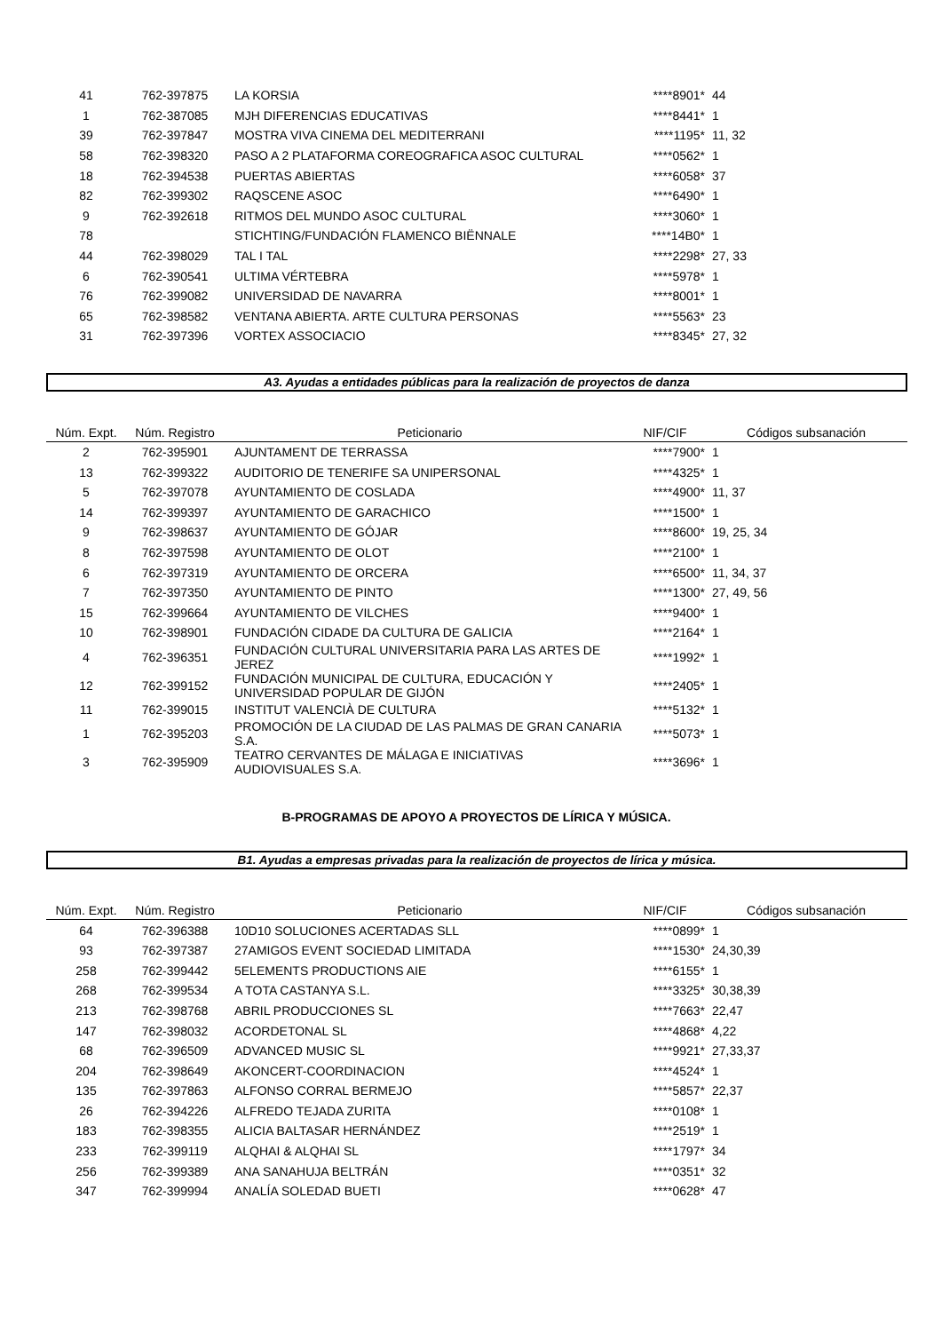| 41 | 762-397875 | LA KORSIA | ****8901* | 44 |
| 1 | 762-387085 | MJH DIFERENCIAS EDUCATIVAS | ****8441* | 1 |
| 39 | 762-397847 | MOSTRA VIVA CINEMA DEL MEDITERRANI | ****1195* | 11, 32 |
| 58 | 762-398320 | PASO A 2 PLATAFORMA COREOGRAFICA ASOC CULTURAL | ****0562* | 1 |
| 18 | 762-394538 | PUERTAS ABIERTAS | ****6058* | 37 |
| 82 | 762-399302 | RAQSCENE ASOC | ****6490* | 1 |
| 9 | 762-392618 | RITMOS DEL MUNDO ASOC CULTURAL | ****3060* | 1 |
| 78 | | STICHTING/FUNDACIÓN FLAMENCO BIËNNALE | ****14B0* | 1 |
| 44 | 762-398029 | TAL I TAL | ****2298* | 27, 33 |
| 6 | 762-390541 | ULTIMA VÉRTEBRA | ****5978* | 1 |
| 76 | 762-399082 | UNIVERSIDAD DE NAVARRA | ****8001* | 1 |
| 65 | 762-398582 | VENTANA ABIERTA. ARTE CULTURA PERSONAS | ****5563* | 23 |
| 31 | 762-397396 | VORTEX ASSOCIACIO | ****8345* | 27, 32 |
A3. Ayudas a entidades públicas para la realización de proyectos de danza
| Núm. Expt. | Núm. Registro | Peticionario | NIF/CIF | Códigos subsanación |
| --- | --- | --- | --- | --- |
| 2 | 762-395901 | AJUNTAMENT DE TERRASSA | ****7900* | 1 |
| 13 | 762-399322 | AUDITORIO DE TENERIFE SA UNIPERSONAL | ****4325* | 1 |
| 5 | 762-397078 | AYUNTAMIENTO DE COSLADA | ****4900* | 11, 37 |
| 14 | 762-399397 | AYUNTAMIENTO DE GARACHICO | ****1500* | 1 |
| 9 | 762-398637 | AYUNTAMIENTO DE GÓJAR | ****8600* | 19, 25, 34 |
| 8 | 762-397598 | AYUNTAMIENTO DE OLOT | ****2100* | 1 |
| 6 | 762-397319 | AYUNTAMIENTO DE ORCERA | ****6500* | 11, 34, 37 |
| 7 | 762-397350 | AYUNTAMIENTO DE PINTO | ****1300* | 27, 49, 56 |
| 15 | 762-399664 | AYUNTAMIENTO DE VILCHES | ****9400* | 1 |
| 10 | 762-398901 | FUNDACIÓN CIDADE DA CULTURA DE GALICIA | ****2164* | 1 |
| 4 | 762-396351 | FUNDACIÓN CULTURAL UNIVERSITARIA PARA LAS ARTES DE JEREZ | ****1992* | 1 |
| 12 | 762-399152 | FUNDACIÓN MUNICIPAL DE CULTURA, EDUCACIÓN Y UNIVERSIDAD POPULAR DE GIJÓN | ****2405* | 1 |
| 11 | 762-399015 | INSTITUT VALENCIÀ DE CULTURA | ****5132* | 1 |
| 1 | 762-395203 | PROMOCIÓN DE LA CIUDAD DE LAS PALMAS DE GRAN CANARIA S.A. | ****5073* | 1 |
| 3 | 762-395909 | TEATRO CERVANTES DE MÁLAGA E INICIATIVAS AUDIOVISUALES S.A. | ****3696* | 1 |
B-PROGRAMAS DE APOYO A PROYECTOS DE LÍRICA Y MÚSICA.
B1. Ayudas a empresas privadas para la realización de proyectos de lírica y música.
| Núm. Expt. | Núm. Registro | Peticionario | NIF/CIF | Códigos subsanación |
| --- | --- | --- | --- | --- |
| 64 | 762-396388 | 10D10 SOLUCIONES ACERTADAS SLL | ****0899* | 1 |
| 93 | 762-397387 | 27AMIGOS EVENT SOCIEDAD LIMITADA | ****1530* | 24,30,39 |
| 258 | 762-399442 | 5ELEMENTS PRODUCTIONS AIE | ****6155* | 1 |
| 268 | 762-399534 | A TOTA CASTANYA S.L. | ****3325* | 30,38,39 |
| 213 | 762-398768 | ABRIL PRODUCCIONES SL | ****7663* | 22,47 |
| 147 | 762-398032 | ACORDETONAL SL | ****4868* | 4,22 |
| 68 | 762-396509 | ADVANCED MUSIC SL | ****9921* | 27,33,37 |
| 204 | 762-398649 | AKONCERT-COORDINACION | ****4524* | 1 |
| 135 | 762-397863 | ALFONSO CORRAL BERMEJO | ****5857* | 22,37 |
| 26 | 762-394226 | ALFREDO TEJADA ZURITA | ****0108* | 1 |
| 183 | 762-398355 | ALICIA BALTASAR HERNÁNDEZ | ****2519* | 1 |
| 233 | 762-399119 | ALQHAI & ALQHAI SL | ****1797* | 34 |
| 256 | 762-399389 | ANA SANAHUJA BELTRÁN | ****0351* | 32 |
| 347 | 762-399994 | ANALÍA SOLEDAD BUETI | ****0628* | 47 |